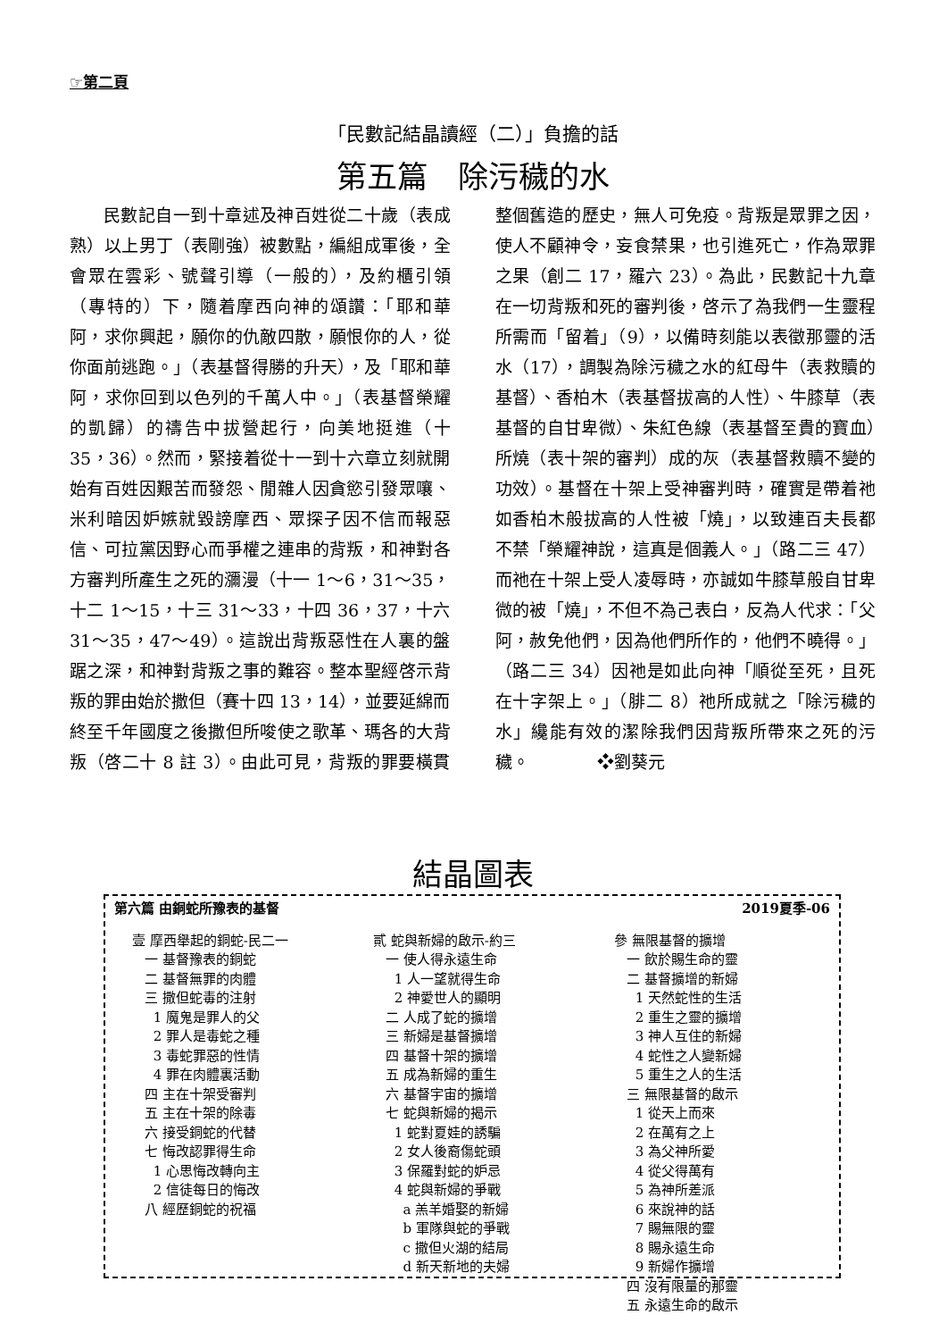☞第二頁
「民數記結晶讀經（二）」負擔的話
第五篇　除污穢的水
民數記自一到十章述及神百姓從二十歲（表成熟）以上男丁（表剛強）被數點，編組成軍後，全會眾在雲彩、號聲引導（一般的），及約櫃引領（專特的）下，隨着摩西向神的頌讚：「耶和華阿，求你興起，願你的仇敵四散，願恨你的人，從你面前逃跑。」（表基督得勝的升天），及「耶和華阿，求你回到以色列的千萬人中。」（表基督榮耀的凱歸）的禱告中拔營起行，向美地挺進（十 35，36）。然而，緊接着從十一到十六章立刻就開始有百姓因艱苦而發怨、閒雜人因貪慾引發眾嚷、米利暗因妒嫉就毀謗摩西、眾探子因不信而報惡信、可拉黨因野心而爭權之連串的背叛，和神對各方審判所產生之死的瀰漫（十一 1～6，31～35，十二 1～15，十三 31～33，十四 36，37，十六 31～35，47～49）。這說出背叛惡性在人裏的盤踞之深，和神對背叛之事的難容。整本聖經啓示背叛的罪由始於撒但（賽十四 13，14），並要延綿而終至千年國度之後撒但所唆使之歌革、瑪各的大背叛（啓二十 8 註 3）。由此可見，背叛的罪要橫貫整個舊造的歷史，無人可免疫。背叛是眾罪之因，使人不顧神令，妄食禁果，也引進死亡，作為眾罪之果（創二 17，羅六 23）。為此，民數記十九章在一切背叛和死的審判後，啓示了為我們一生靈程所需而「留着」（9），以備時刻能以表徵那靈的活水（17），調製為除污穢之水的紅母牛（表救贖的基督）、香柏木（表基督拔高的人性）、牛膝草（表基督的自甘卑微）、朱紅色線（表基督至貴的寶血）所燒（表十架的審判）成的灰（表基督救贖不變的功效）。基督在十架上受神審判時，確實是帶着祂如香柏木般拔高的人性被「燒」，以致連百夫長都不禁「榮耀神說，這真是個義人。」（路二三 47）而祂在十架上受人凌辱時，亦誠如牛膝草般自甘卑微的被「燒」，不但不為己表白，反為人代求：「父阿，赦免他們，因為他們所作的，他們不曉得。」（路二三 34）因祂是如此向神「順從至死，且死在十字架上。」（腓二 8）祂所成就之「除污穢的水」纔能有效的潔除我們因背叛所帶來之死的污穢。　　　　❖劉葵元
結晶圖表
第六篇 由銅蛇所豫表的基督 2019夏季-06
壹 摩西舉起的銅蛇-民二一 一 基督豫表的銅蛇 二 基督無罪的肉體 三 撒但蛇毒的注射 1 魔鬼是罪人的父 2 罪人是毒蛇之種 3 毒蛇罪惡的性情 4 罪在肉體裏活動 四 主在十架受審判 五 主在十架的除毒 六 接受銅蛇的代替 七 悔改認罪得生命 1 心思悔改轉向主 2 信徒每日的悔改 八 經歷銅蛇的祝福
貳 蛇與新婦的啟示-約三 一 使人得永遠生命 1 人一望就得生命 2 神愛世人的顯明 二 人成了蛇的擴增 三 新婦是基督擴增 四 基督十架的擴增 五 成為新婦的重生 六 基督宇宙的擴增 七 蛇與新婦的揭示 1 蛇對夏娃的誘騙 2 女人後裔傷蛇頭 3 保羅對蛇的妒忌 4 蛇與新婦的爭戰 a 羔羊婚娶的新婦 b 軍隊與蛇的爭戰 c 撒但火湖的結局 d 新天新地的夫婦
參 無限基督的擴增 一 飲於賜生命的靈 二 基督擴增的新婦 1 天然蛇性的生活 2 重生之靈的擴增 3 神人互住的新婦 4 蛇性之人變新婦 5 重生之人的生活 三 無限基督的啟示 1 從天上而來 2 在萬有之上 3 為父神所愛 4 從父得萬有 5 為神所差派 6 來說神的話 7 賜無限的靈 8 賜永遠生命 9 新婦作擴增 四 沒有限量的那靈 五 永遠生命的啟示